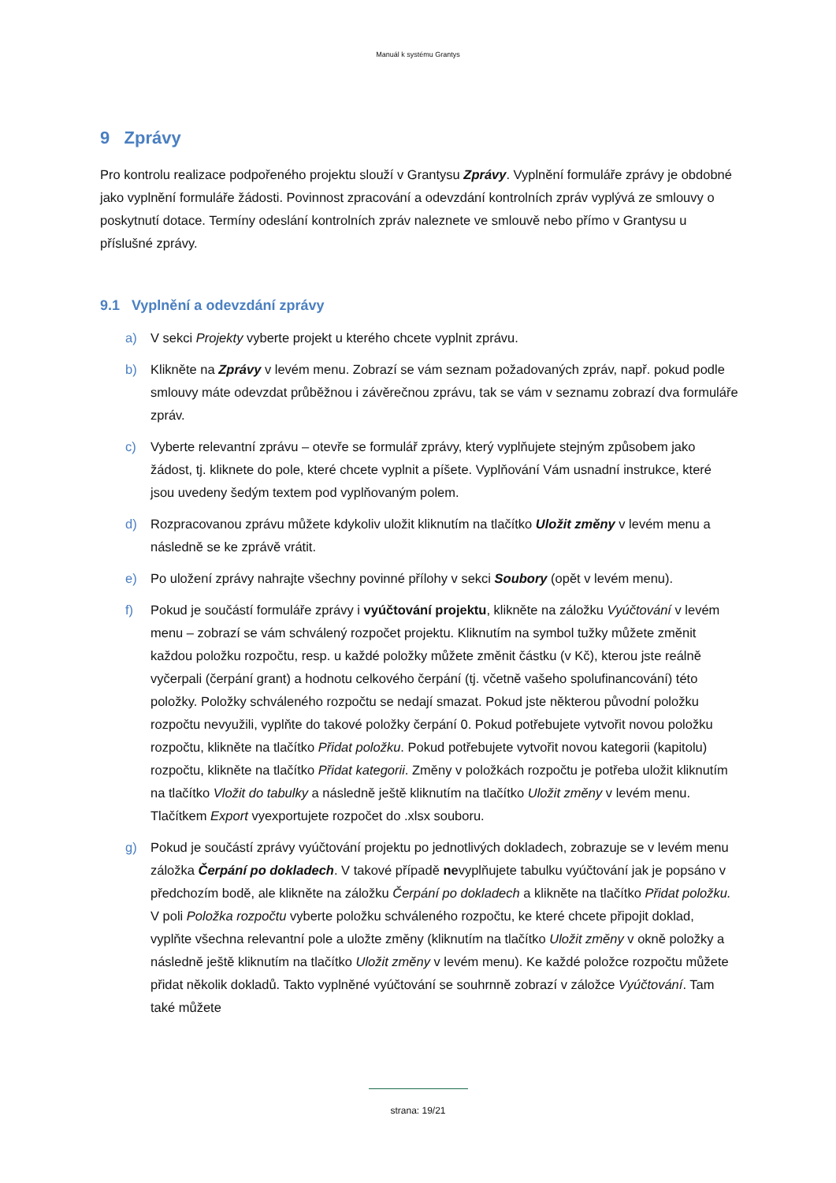Manuál k systému Grantys
9 Zprávy
Pro kontrolu realizace podpořeného projektu slouží v Grantysu Zprávy. Vyplnění formuláře zprávy je obdobné jako vyplnění formuláře žádosti. Povinnost zpracování a odevzdání kontrolních zpráv vyplývá ze smlouvy o poskytnutí dotace. Termíny odeslání kontrolních zpráv naleznete ve smlouvě nebo přímo v Grantysu u příslušné zprávy.
9.1 Vyplnění a odevzdání zprávy
a) V sekci Projekty vyberte projekt u kterého chcete vyplnit zprávu.
b) Klikněte na Zprávy v levém menu. Zobrazí se vám seznam požadovaných zpráv, např. pokud podle smlouvy máte odevzdat průběžnou i závěrečnou zprávu, tak se vám v seznamu zobrazí dva formuláře zpráv.
c) Vyberte relevantní zprávu – otevře se formulář zprávy, který vyplňujete stejným způsobem jako žádost, tj. kliknete do pole, které chcete vyplnit a píšete. Vyplňování Vám usnadní instrukce, které jsou uvedeny šedým textem pod vyplňovaným polem.
d) Rozpracovanou zprávu můžete kdykoliv uložit kliknutím na tlačítko Uložit změny v levém menu a následně se ke zprávě vrátit.
e) Po uložení zprávy nahrajte všechny povinné přílohy v sekci Soubory (opět v levém menu).
f) Pokud je součástí formuláře zprávy i vyúčtování projektu, klikněte na záložku Vyúčtování v levém menu – zobrazí se vám schválený rozpočet projektu. Kliknutím na symbol tužky můžete změnit každou položku rozpočtu, resp. u každé položky můžete změnit částku (v Kč), kterou jste reálně vyčerpali (čerpání grant) a hodnotu celkového čerpání (tj. včetně vašeho spolufinancování) této položky. Položky schváleného rozpočtu se nedají smazat. Pokud jste některou původní položku rozpočtu nevyužili, vyplňte do takové položky čerpání 0. Pokud potřebujete vytvořit novou položku rozpočtu, klikněte na tlačítko Přidat položku. Pokud potřebujete vytvořit novou kategorii (kapitolu) rozpočtu, klikněte na tlačítko Přidat kategorii. Změny v položkách rozpočtu je potřeba uložit kliknutím na tlačítko Vložit do tabulky a následně ještě kliknutím na tlačítko Uložit změny v levém menu. Tlačítkem Export vyexportujete rozpočet do .xlsx souboru.
g) Pokud je součástí zprávy vyúčtování projektu po jednotlivých dokladech, zobrazuje se v levém menu záložka Čerpání po dokladech. V takové případě nevyplňujete tabulku vyúčtování jak je popsáno v předchozím bodě, ale klikněte na záložku Čerpání po dokladech a klikněte na tlačítko Přidat položku. V poli Položka rozpočtu vyberte položku schváleného rozpočtu, ke které chcete připojit doklad, vyplňte všechna relevantní pole a uložte změny (kliknutím na tlačítko Uložit změny v okně položky a následně ještě kliknutím na tlačítko Uložit změny v levém menu). Ke každé položce rozpočtu můžete přidat několik dokladů. Takto vyplněné vyúčtování se souhrnně zobrazí v záložce Vyúčtování. Tam také můžete
strana: 19/21